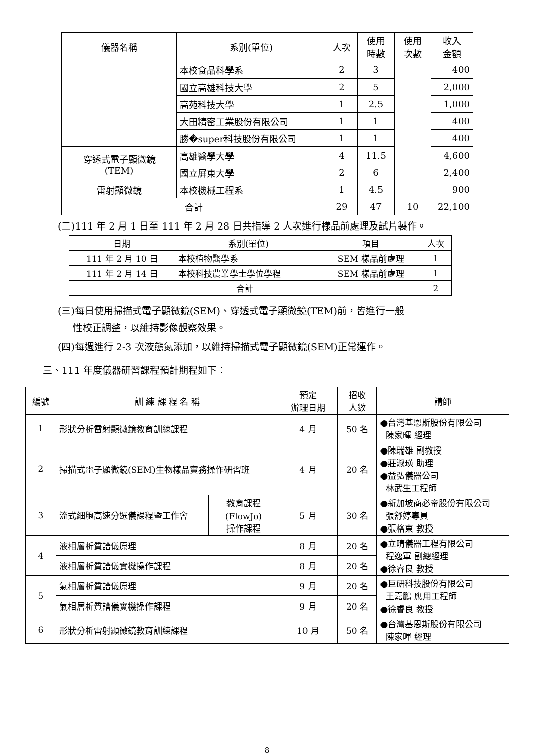| 儀器名稱 | 系別(單位) | 人次 | 使用 時數 | 使用 次數 | 收入 金額 |
| --- | --- | --- | --- | --- | --- |
| | 本校食品科學系 | 2 | 3 | | 400 |
| | 國立高雄科技大學 | 2 | 5 | | 2,000 |
| | 高苑科技大學 | 1 | 2.5 | | 1,000 |
| | 大田精密工業股份有限公司 | 1 | 1 | | 400 |
| | 勝�super科技股份有限公司 | 1 | 1 | | 400 |
| 穿透式電子顯微鏡 (TEM) | 高雄醫學大學 | 4 | 11.5 | | 4,600 |
| | 國立屏東大學 | 2 | 6 | | 2,400 |
| 雷射顯微鏡 | 本校機械工程系 | 1 | 4.5 | | 900 |
| 合計 | | 29 | 47 | 10 | 22,100 |
(二)111 年 2 月 1 日至 111 年 2 月 28 日共指導 2 人次進行樣品前處理及試片製作。
| 日期 | 系別(單位) | 項目 | 人次 |
| --- | --- | --- | --- |
| 111 年 2 月 10 日 | 本校植物醫學系 | SEM 樣品前處理 | 1 |
| 111 年 2 月 14 日 | 本校科技農業學士學位學程 | SEM 樣品前處理 | 1 |
| 合計 | | | 2 |
(三)每日使用掃描式電子顯微鏡(SEM)、穿透式電子顯微鏡(TEM)前，皆進行一般
性校正調整，以維持影像觀察效果。
(四)每週進行 2-3 次液態氮添加，以維持掃描式電子顯微鏡(SEM)正常運作。
三、111 年度儀器研習課程預計期程如下：
| 編號 | 訓 練 課 程 名 稱 | | 預定 辦理日期 | 招收 人數 | 講師 |
| --- | --- | --- | --- | --- | --- |
| 1 | 形狀分析雷射顯微鏡教育訓練課程 | | 4 月 | 50 名 | ●台灣基恩斯股份有限公司 陳家暉 經理 |
| 2 | 掃描式電子顯微鏡(SEM)生物樣品實務操作研習班 | | 4 月 | 20 名 | ●陳瑞雄 副教授 ●莊淑瑛 助理 ●益弘儀器公司 林武生工程師 |
| 3 | 流式細胞高速分選儀課程暨工作會 | 教育課程 | 5 月 | 30 名 | ●新加坡商必帝股份有限公司 張舒婷專員 ●張格東 教授 |
| | | (FlowJo) 操作課程 | | | |
| 4 | 液相層析質譜儀原理 | | 8 月 | 20 名 | ●立晴儀器工程有限公司 程逸軍 副總經理 ●徐睿良 教授 |
| | 液相層析質譜儀實機操作課程 | | 8 月 | 20 名 | |
| 5 | 氣相層析質譜儀原理 | | 9 月 | 20 名 | ●巨研科技股份有限公司 王嘉鵬 應用工程師 ●徐睿良 教授 |
| | 氣相層析質譜儀實機操作課程 | | 9 月 | 20 名 | |
| 6 | 形狀分析雷射顯微鏡教育訓練課程 | | 10 月 | 50 名 | ●台灣基恩斯股份有限公司 陳家暉 經理 |
8